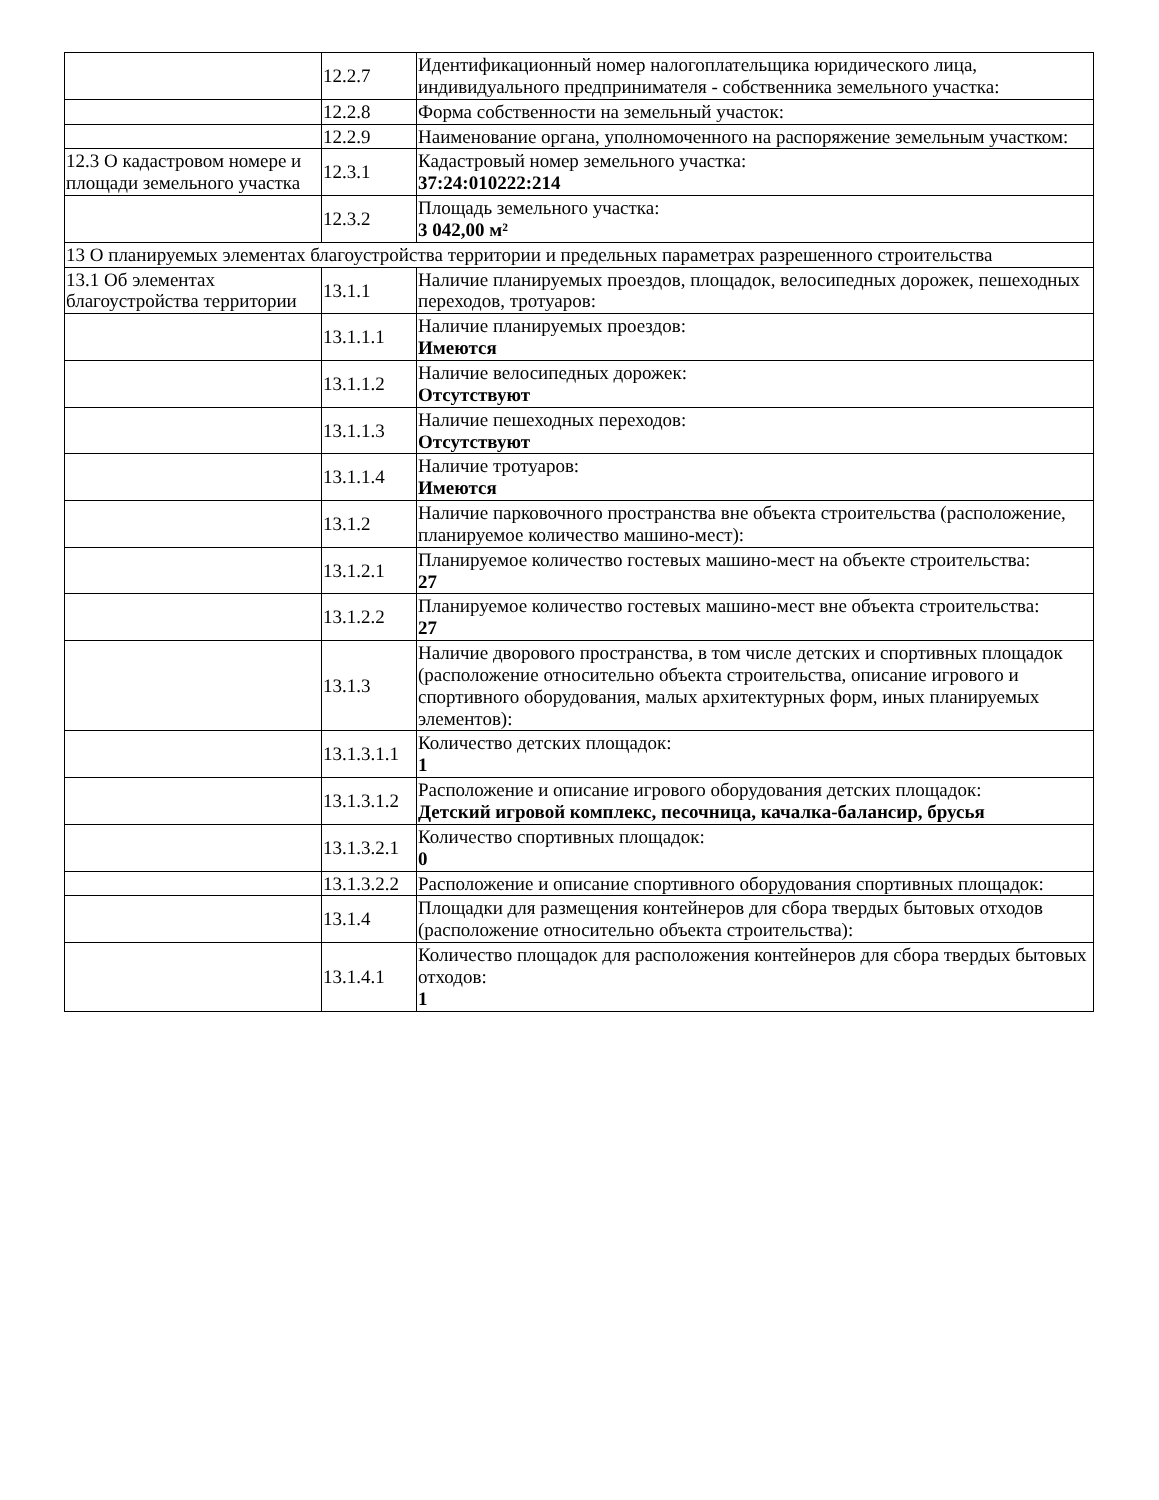| | 12.2.7 | Идентификационный номер налогоплательщика юридического лица, индивидуального предпринимателя - собственника земельного участка: |
| | 12.2.8 | Форма собственности на земельный участок: |
| | 12.2.9 | Наименование органа, уполномоченного на распоряжение земельным участком: |
| 12.3 О кадастровом номере и площади земельного участка | 12.3.1 | Кадастровый номер земельного участка: 37:24:010222:214 |
| | 12.3.2 | Площадь земельного участка: 3 042,00 м² |
| 13 О планируемых элементах благоустройства территории и предельных параметрах разрешенного строительства | | |
| 13.1 Об элементах благоустройства территории | 13.1.1 | Наличие планируемых проездов, площадок, велосипедных дорожек, пешеходных переходов, тротуаров: |
| | 13.1.1.1 | Наличие планируемых проездов: Имеются |
| | 13.1.1.2 | Наличие велосипедных дорожек: Отсутствуют |
| | 13.1.1.3 | Наличие пешеходных переходов: Отсутствуют |
| | 13.1.1.4 | Наличие тротуаров: Имеются |
| | 13.1.2 | Наличие парковочного пространства вне объекта строительства (расположение, планируемое количество машино-мест): |
| | 13.1.2.1 | Планируемое количество гостевых машино-мест на объекте строительства: 27 |
| | 13.1.2.2 | Планируемое количество гостевых машино-мест вне объекта строительства: 27 |
| | 13.1.3 | Наличие дворового пространства, в том числе детских и спортивных площадок (расположение относительно объекта строительства, описание игрового и спортивного оборудования, малых архитектурных форм, иных планируемых элементов): |
| | 13.1.3.1.1 | Количество детских площадок: 1 |
| | 13.1.3.1.2 | Расположение и описание игрового оборудования детских площадок: Детский игровой комплекс, песочница, качалка-балансир, брусья |
| | 13.1.3.2.1 | Количество спортивных площадок: 0 |
| | 13.1.3.2.2 | Расположение и описание спортивного оборудования спортивных площадок: |
| | 13.1.4 | Площадки для размещения контейнеров для сбора твердых бытовых отходов (расположение относительно объекта строительства): |
| | 13.1.4.1 | Количество площадок для расположения контейнеров для сбора твердых бытовых отходов: 1 |